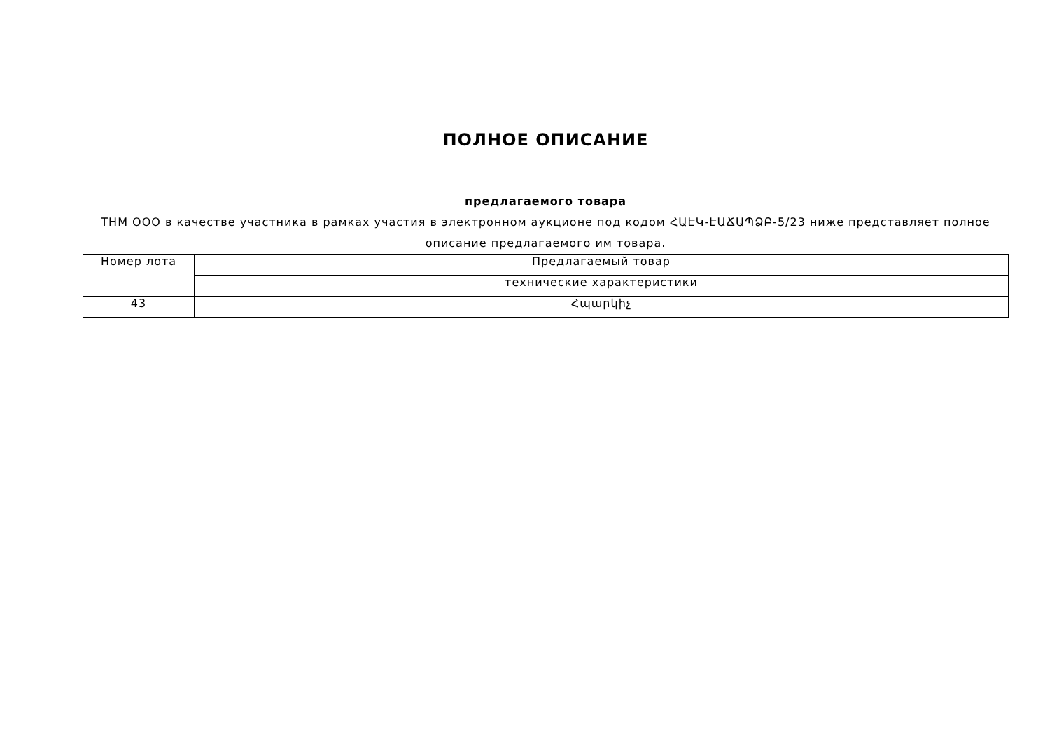ПОЛНОЕ ОПИСАНИЕ
предлагаемого товара
THM OOO в качестве участника в рамках участия в электронном аукционе под кодом ՀԱԷԿ-ԷԱՃԱՊՁԲ-5/23 ниже представляет полное описание предлагаемого им товара.
| Номер лота | Предлагаемый товар |
| --- | --- |
| | технические характеристики |
| 43 | Հպարկիչ |